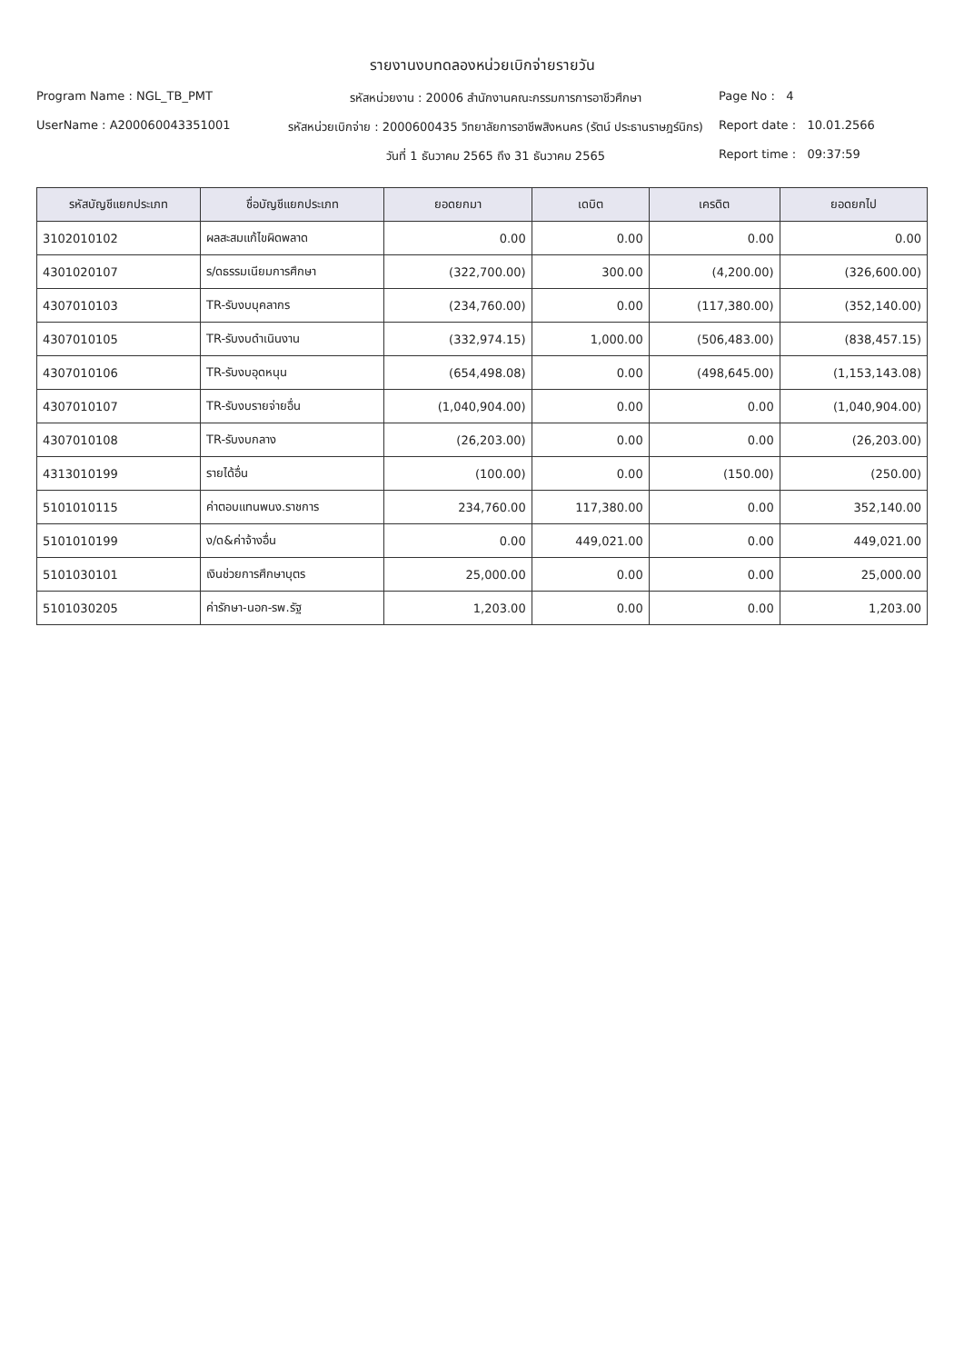รายงานงบทดลองหน่วยเบิกจ่ายรายวัน
Program Name : NGL_TB_PMT
รหัสหน่วยงาน : 20006 สำนักงานคณะกรรมการการอาชีวศึกษา
Page No : 4
UserName : A200060043351001
รหัสหน่วยเบิกจ่าย : 2000600435 วิทยาลัยการอาชีพสิงหนคร (รัตน์ ประธานราษฎร์นิกร)
Report date : 10.01.2566
วันที่ 1 ธันวาคม 2565 ถึง 31 ธันวาคม 2565
Report time : 09:37:59
| รหัสบัญชีแยกประเภท | ชื่อบัญชีแยกประเภท | ยอดยกมา | เดบิต | เครดิต | ยอดยกไป |
| --- | --- | --- | --- | --- | --- |
| 3102010102 | ผลสะสมแก้ไขผิดพลาด | 0.00 | 0.00 | 0.00 | 0.00 |
| 4301020107 | ร/ดธรรมเนียมการศึกษา | (322,700.00) | 300.00 | (4,200.00) | (326,600.00) |
| 4307010103 | TR-รับงบบุคลากร | (234,760.00) | 0.00 | (117,380.00) | (352,140.00) |
| 4307010105 | TR-รับงบดำเนินงาน | (332,974.15) | 1,000.00 | (506,483.00) | (838,457.15) |
| 4307010106 | TR-รับงบอุดหนุน | (654,498.08) | 0.00 | (498,645.00) | (1,153,143.08) |
| 4307010107 | TR-รับงบรายจ่ายอื่น | (1,040,904.00) | 0.00 | 0.00 | (1,040,904.00) |
| 4307010108 | TR-รับงบกลาง | (26,203.00) | 0.00 | 0.00 | (26,203.00) |
| 4313010199 | รายได้อื่น | (100.00) | 0.00 | (150.00) | (250.00) |
| 5101010115 | ค่าตอบแทนพนง.ราชการ | 234,760.00 | 117,380.00 | 0.00 | 352,140.00 |
| 5101010199 | ง/ด&ค่าจ้างอื่น | 0.00 | 449,021.00 | 0.00 | 449,021.00 |
| 5101030101 | เงินช่วยการศึกษาบุตร | 25,000.00 | 0.00 | 0.00 | 25,000.00 |
| 5101030205 | ค่ารักษา-นอก-รพ.รัฐ | 1,203.00 | 0.00 | 0.00 | 1,203.00 |